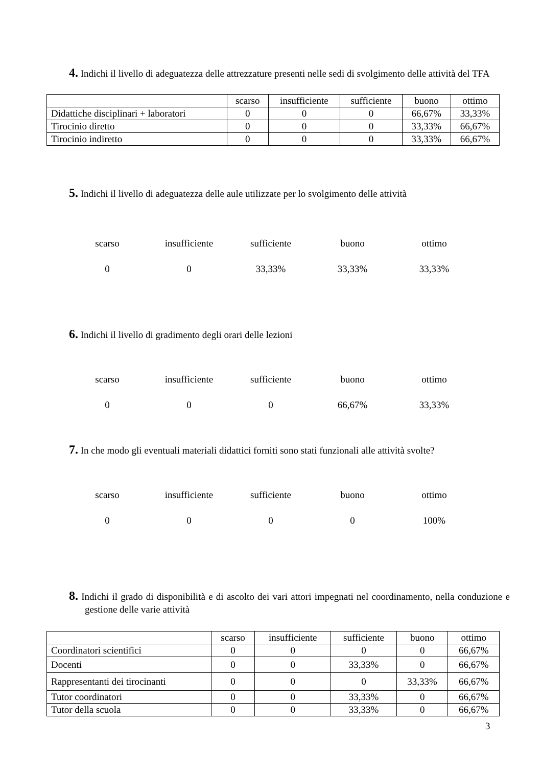4. Indichi il livello di adeguatezza delle attrezzature presenti nelle sedi di svolgimento delle attività del TFA
| | scarso | insufficiente | sufficiente | buono | ottimo |
| --- | --- | --- | --- | --- | --- |
| Didattiche disciplinari + laboratori | 0 | 0 | 0 | 66,67% | 33,33% |
| Tirocinio diretto | 0 | 0 | 0 | 33,33% | 66,67% |
| Tirocinio indiretto | 0 | 0 | 0 | 33,33% | 66,67% |
5. Indichi il livello di adeguatezza delle aule utilizzate per lo svolgimento delle attività
| scarso | insufficiente | sufficiente | buono | ottimo |
| 0 | 0 | 33,33% | 33,33% | 33,33% |
6. Indichi il livello di gradimento degli orari delle lezioni
| scarso | insufficiente | sufficiente | buono | ottimo |
| 0 | 0 | 0 | 66,67% | 33,33% |
7. In che modo gli eventuali materiali didattici forniti sono stati funzionali alle attività svolte?
| scarso | insufficiente | sufficiente | buono | ottimo |
| 0 | 0 | 0 | 0 | 100% |
8. Indichi il grado di disponibilità e di ascolto dei vari attori impegnati nel coordinamento, nella conduzione e gestione delle varie attività
| | scarso | insufficiente | sufficiente | buono | ottimo |
| --- | --- | --- | --- | --- | --- |
| Coordinatori scientifici | 0 | 0 | 0 | 0 | 66,67% |
| Docenti | 0 | 0 | 33,33% | 0 | 66,67% |
| Rappresentanti dei tirocinanti | 0 | 0 | 0 | 33,33% | 66,67% |
| Tutor coordinatori | 0 | 0 | 33,33% | 0 | 66,67% |
| Tutor della scuola | 0 | 0 | 33,33% | 0 | 66,67% |
3